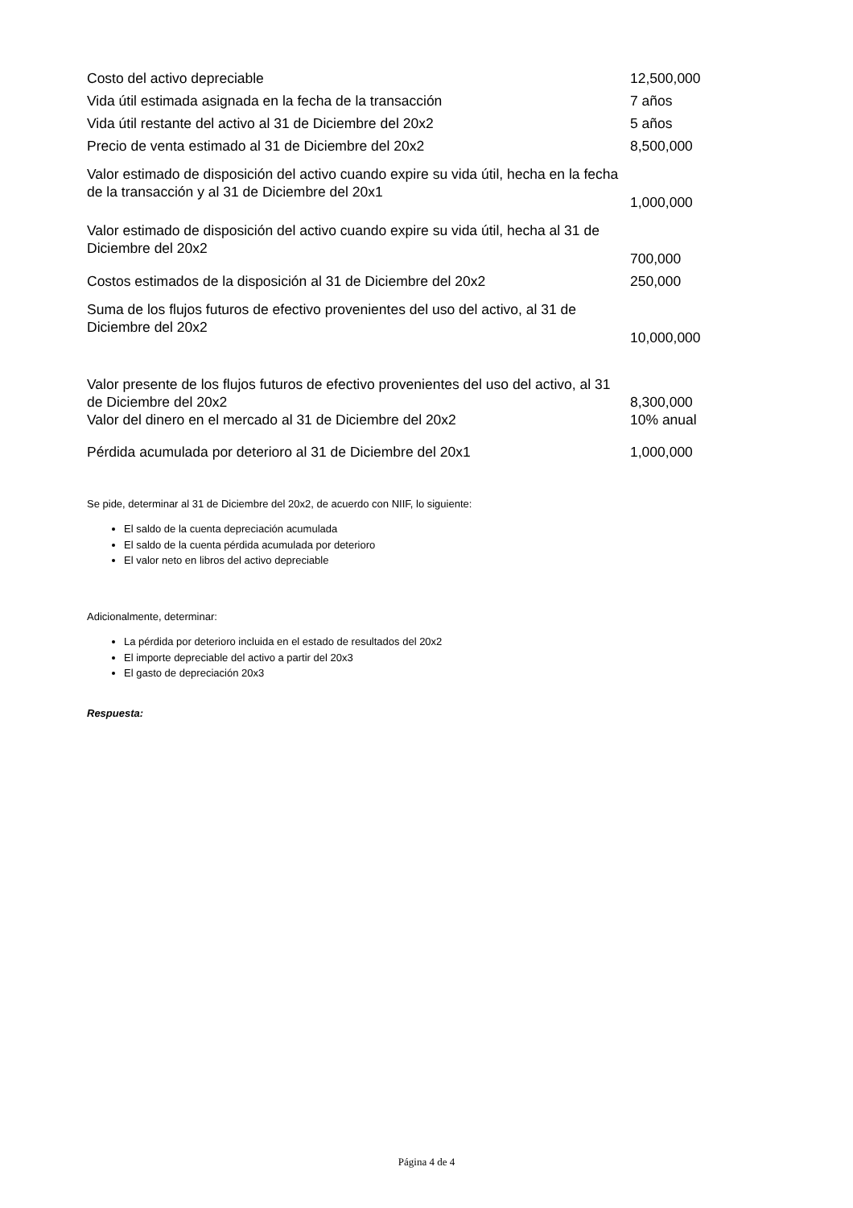| Costo del activo depreciable | 12,500,000 |
| Vida útil estimada asignada en la fecha de la transacción | 7 años |
| Vida útil restante del activo al 31 de Diciembre del 20x2 | 5 años |
| Precio de venta estimado al 31 de Diciembre del 20x2 | 8,500,000 |
| Valor estimado de disposición del activo cuando expire su vida útil, hecha en la fecha de la transacción y al 31 de Diciembre del 20x1 | 1,000,000 |
| Valor estimado de disposición del activo cuando expire su vida útil, hecha al 31 de Diciembre del 20x2 | 700,000 |
| Costos estimados de la disposición al 31 de Diciembre del 20x2 | 250,000 |
| Suma de los flujos futuros de efectivo provenientes del uso del activo, al 31 de Diciembre del 20x2 | 10,000,000 |
| Valor presente de los flujos futuros de efectivo provenientes del uso del activo, al 31 de Diciembre del 20x2 | 8,300,000 |
| Valor del dinero en el mercado al 31 de Diciembre del 20x2 | 10% anual |
| Pérdida acumulada por deterioro al 31 de Diciembre del 20x1 | 1,000,000 |
Se pide, determinar al 31 de Diciembre del 20x2, de acuerdo con NIIF, lo siguiente:
El saldo de la cuenta depreciación acumulada
El saldo de la cuenta pérdida acumulada por deterioro
El valor neto en libros del activo depreciable
Adicionalmente, determinar:
La pérdida por deterioro incluida en el estado de resultados del 20x2
El importe depreciable del activo a partir del 20x3
El gasto de depreciación 20x3
Respuesta:
Página 4 de 4